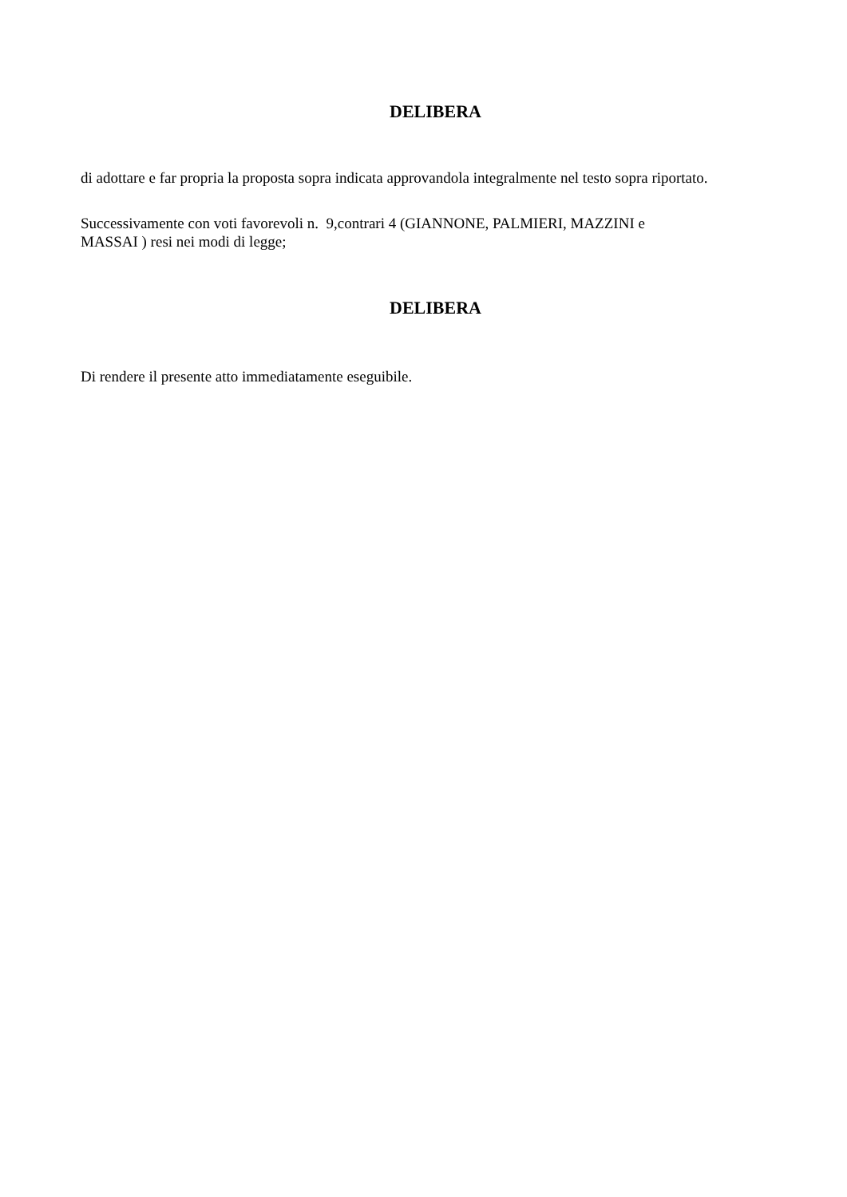DELIBERA
di adottare e far propria la proposta sopra indicata approvandola integralmente nel testo sopra riportato.
Successivamente con voti favorevoli n. 9,contrari 4 (GIANNONE, PALMIERI, MAZZINI e
MASSAI ) resi nei modi di legge;
DELIBERA
Di rendere il presente atto immediatamente eseguibile.